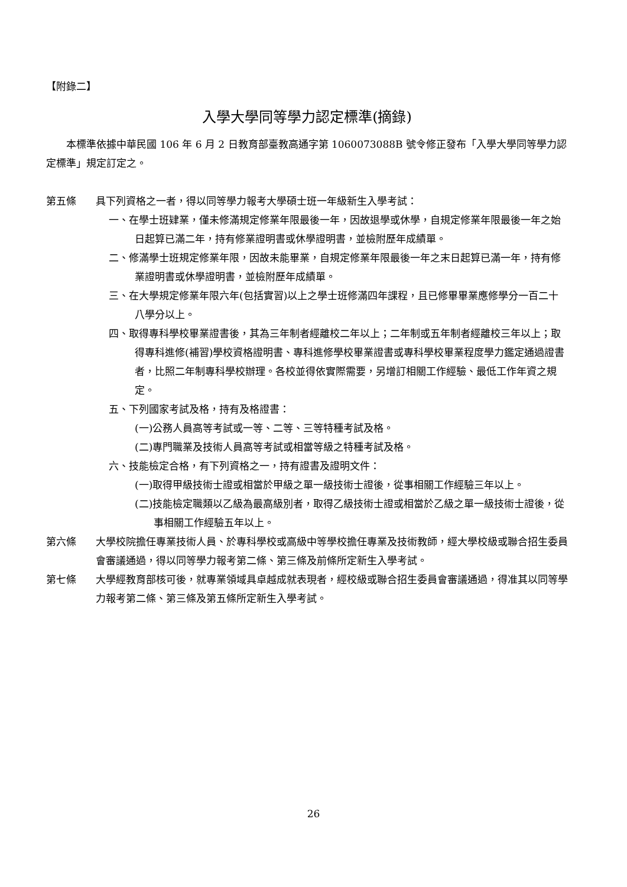【附錄二】
入學大學同等學力認定標準(摘錄)
本標準依據中華民國 106 年 6 月 2 日教育部臺教高通字第 1060073088B 號令修正發布「入學大學同等學力認定標準」規定訂定之。
第五條 具下列資格之一者，得以同等學力報考大學碩士班一年級新生入學考試：
一、在學士班肄業，僅未修滿規定修業年限最後一年，因故退學或休學，自規定修業年限最後一年之始日起算已滿二年，持有修業證明書或休學證明書，並檢附歷年成績單。
二、修滿學士班規定修業年限，因故未能畢業，自規定修業年限最後一年之末日起算已滿一年，持有修業證明書或休學證明書，並檢附歷年成績單。
三、在大學規定修業年限六年(包括實習)以上之學士班修滿四年課程，且已修畢畢業應修學分一百二十八學分以上。
四、取得專科學校畢業證書後，其為三年制者經離校二年以上；二年制或五年制者經離校三年以上；取得專科進修(補習)學校資格證明書、專科進修學校畢業證書或專科學校畢業程度學力鑑定通過證書者，比照二年制專科學校辦理。各校並得依實際需要，另增訂相關工作經驗、最低工作年資之規定。
五、下列國家考試及格，持有及格證書：
(一)公務人員高等考試或一等、二等、三等特種考試及格。
(二)專門職業及技術人員高等考試或相當等級之特種考試及格。
六、技能檢定合格，有下列資格之一，持有證書及證明文件：
(一)取得甲級技術士證或相當於甲級之單一級技術士證後，從事相關工作經驗三年以上。
(二)技能檢定職類以乙級為最高級別者，取得乙級技術士證或相當於乙級之單一級技術士證後，從事相關工作經驗五年以上。
第六條 大學校院擔任專業技術人員、於專科學校或高級中等學校擔任專業及技術教師，經大學校級或聯合招生委員會審議通過，得以同等學力報考第二條、第三條及前條所定新生入學考試。
第七條 大學經教育部核可後，就專業領域具卓越成就表現者，經校級或聯合招生委員會審議通過，得准其以同等學力報考第二條、第三條及第五條所定新生入學考試。
26